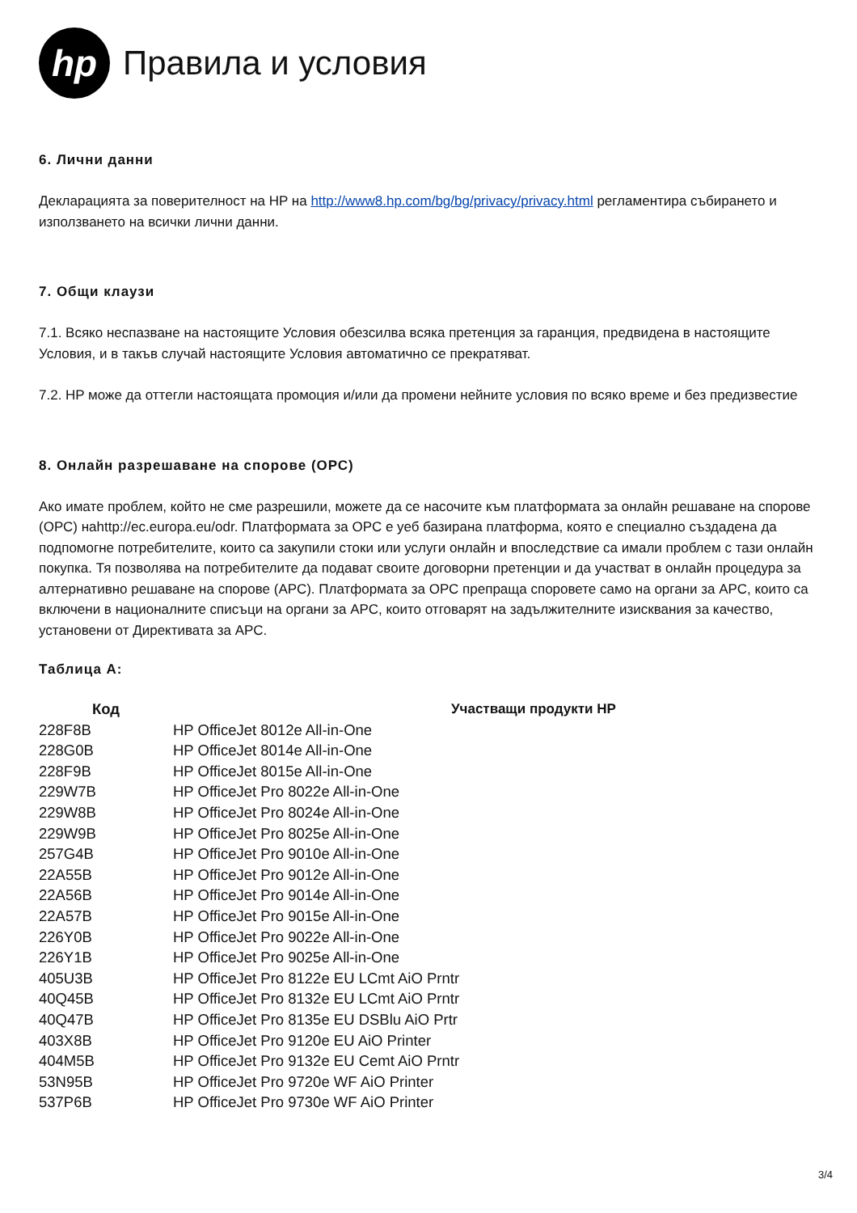hp
Правила и условия
6. Лични данни
Декларацията за поверителност на HP на http://www8.hp.com/bg/bg/privacy/privacy.html регламентира събирането и използването на всички лични данни.
7. Общи клаузи
7.1. Всяко неспазване на настоящите Условия обезсилва всяка претенция за гаранция, предвидена в настоящите Условия, и в такъв случай настоящите Условия автоматично се прекратяват.
7.2. HP може да оттегли настоящата промоция и/или да промени нейните условия по всяко време и без предизвестие
8. Онлайн разрешаване на спорове (ОРС)
Ако имате проблем, който не сме разрешили, можете да се насочите към платформата за онлайн решаване на спорове (ОРС) наhttp://ec.europa.eu/odr. Платформата за ОРС е уеб базирана платформа, която е специално създадена да подпомогне потребителите, които са закупили стоки или услуги онлайн и впоследствие са имали проблем с тази онлайн покупка. Тя позволява на потребителите да подават своите договорни претенции и да участват в онлайн процедура за алтернативно решаване на спорове (АРС). Платформата за ОРС препраща споровете само на органи за АРС, които са включени в националните списъци на органи за АРС, които отговарят на задължителните изисквания за качество, установени от Директивата за АРС.
Таблица А:
| Код | Участващи продукти HP |
| --- | --- |
| 228F8B | HP OfficeJet 8012e All-in-One |
| 228G0B | HP OfficeJet 8014e All-in-One |
| 228F9B | HP OfficeJet 8015e All-in-One |
| 229W7B | HP OfficeJet Pro 8022e All-in-One |
| 229W8B | HP OfficeJet Pro 8024e All-in-One |
| 229W9B | HP OfficeJet Pro 8025e All-in-One |
| 257G4B | HP OfficeJet Pro 9010e All-in-One |
| 22A55B | HP OfficeJet Pro 9012e All-in-One |
| 22A56B | HP OfficeJet Pro 9014e All-in-One |
| 22A57B | HP OfficeJet Pro 9015e All-in-One |
| 226Y0B | HP OfficeJet Pro 9022e All-in-One |
| 226Y1B | HP OfficeJet Pro 9025e All-in-One |
| 405U3B | HP OfficeJet Pro 8122e EU LCmt AiO Prntr |
| 40Q45B | HP OfficeJet Pro 8132e EU LCmt AiO Prntr |
| 40Q47B | HP OfficeJet Pro 8135e EU DSBlu AiO Prtr |
| 403X8B | HP OfficeJet Pro 9120e EU AiO Printer |
| 404M5B | HP OfficeJet Pro 9132e EU Cemt AiO Prntr |
| 53N95B | HP OfficeJet Pro 9720e WF AiO Printer |
| 537P6B | HP OfficeJet Pro 9730e WF AiO Printer |
3/4